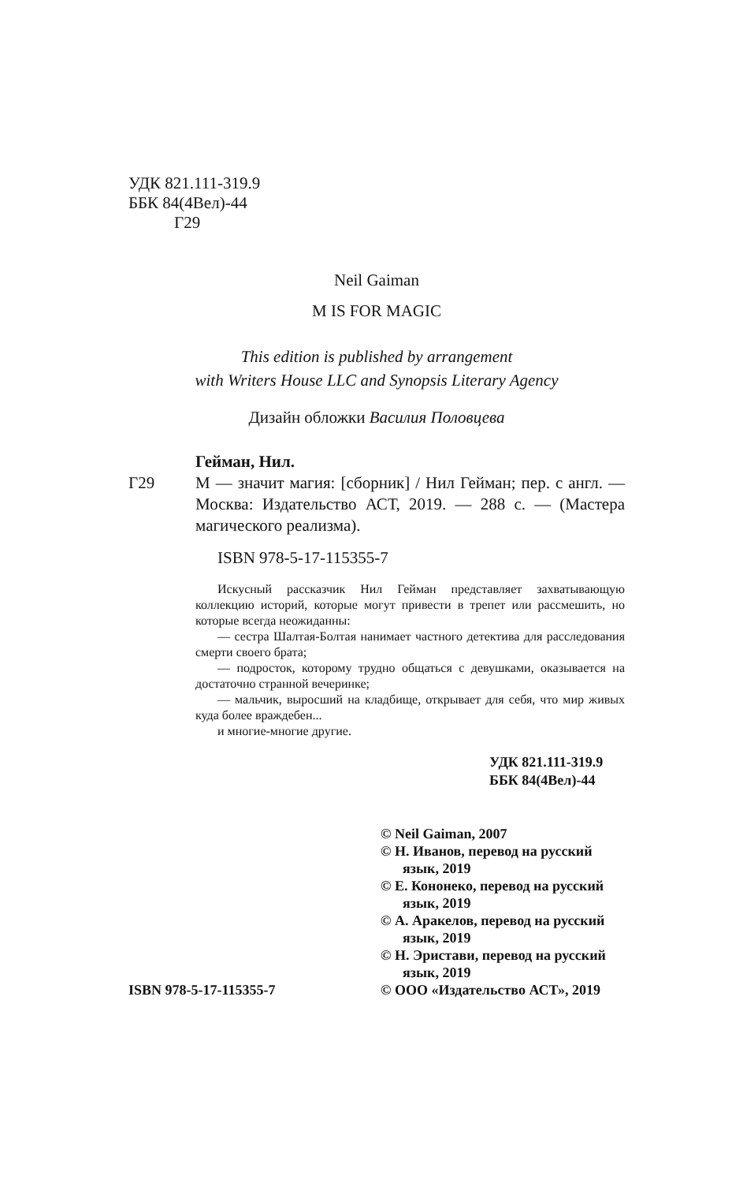УДК 821.111-319.9
ББК 84(4Вел)-44
Г29
Neil Gaiman
M IS FOR MAGIC
This edition is published by arrangement
with Writers House LLC and Synopsis Literary Agency
Дизайн обложки Василия Половцева
Гейман, Нил.
Г29 М — значит магия: [сборник] / Нил Гейман; пер. с англ. — Москва: Издательство АСТ, 2019. — 288 с. — (Мастера магического реализма).
ISBN 978-5-17-115355-7
Искусный рассказчик Нил Гейман представляет захватывающую коллекцию историй, которые могут привести в трепет или рассмешить, но которые всегда неожиданны:
— сестра Шалтая-Болтая нанимает частного детектива для расследования смерти своего брата;
— подросток, которому трудно общаться с девушками, оказывается на достаточно странной вечеринке;
— мальчик, выросший на кладбище, открывает для себя, что мир живых куда более враждебен...
и многие-многие другие.
УДК 821.111-319.9
ББК 84(4Вел)-44
ISBN 978-5-17-115355-7
© Neil Gaiman, 2007
© Н. Иванов, перевод на русский язык, 2019
© Е. Кононеко, перевод на русский язык, 2019
© А. Аракелов, перевод на русский язык, 2019
© Н. Эристави, перевод на русский язык, 2019
© ООО «Издательство АСТ», 2019